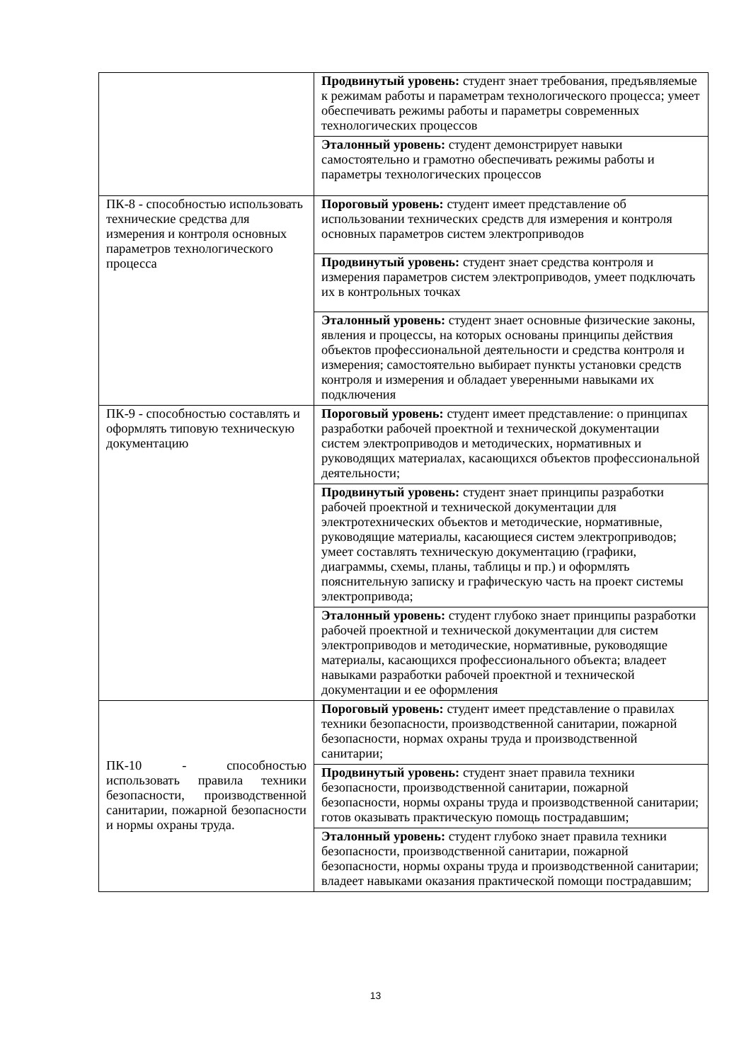| | Продвинутый уровень: студент знает требования, предъявляемые к режимам работы и параметрам технологического процесса; умеет обеспечивать режимы работы и параметры современных технологических процессов |
| | Эталонный уровень: студент демонстрирует навыки самостоятельно и грамотно обеспечивать режимы работы и параметры технологических процессов |
| ПК-8 - способностью использовать технические средства для измерения и контроля основных параметров технологического процесса | Пороговый уровень: студент имеет представление об использовании технических средств для измерения и контроля основных параметров систем электроприводов |
| | Продвинутый уровень: студент знает средства контроля и измерения параметров систем электроприводов, умеет подключать их в контрольных точках |
| | Эталонный уровень: студент знает основные физические законы, явления и процессы, на которых основаны принципы действия объектов профессиональной деятельности и средства контроля и измерения; самостоятельно выбирает пункты установки средств контроля и измерения и обладает уверенными навыками их подключения |
| ПК-9 - способностью составлять и оформлять типовую техническую документацию | Пороговый уровень: студент имеет представление: о принципах разработки рабочей проектной и технической документации систем электроприводов и методических, нормативных и руководящих материалах, касающихся объектов профессиональной деятельности; |
| | Продвинутый уровень: студент знает принципы разработки рабочей проектной и технической документации для электротехнических объектов и методические, нормативные, руководящие материалы, касающиеся систем электроприводов; умеет составлять техническую документацию (графики, диаграммы, схемы, планы, таблицы и пр.) и оформлять пояснительную записку и графическую часть на проект системы электропривода; |
| | Эталонный уровень: студент глубоко знает принципы разработки рабочей проектной и технической документации для систем электроприводов и методические, нормативные, руководящие материалы, касающихся профессионального объекта; владеет навыками разработки рабочей проектной и технической документации и ее оформления |
| ПК-10 - способностью использовать правила техники безопасности, производственной санитарии, пожарной безопасности и нормы охраны труда. | Пороговый уровень: студент имеет представление о правилах техники безопасности, производственной санитарии, пожарной безопасности, нормах охраны труда и производственной санитарии; |
| | Продвинутый уровень: студент знает правила техники безопасности, производственной санитарии, пожарной безопасности, нормы охраны труда и производственной санитарии; готов оказывать практическую помощь пострадавшим; |
| | Эталонный уровень: студент глубоко знает правила техники безопасности, производственной санитарии, пожарной безопасности, нормы охраны труда и производственной санитарии; владеет навыками оказания практической помощи пострадавшим; |
13